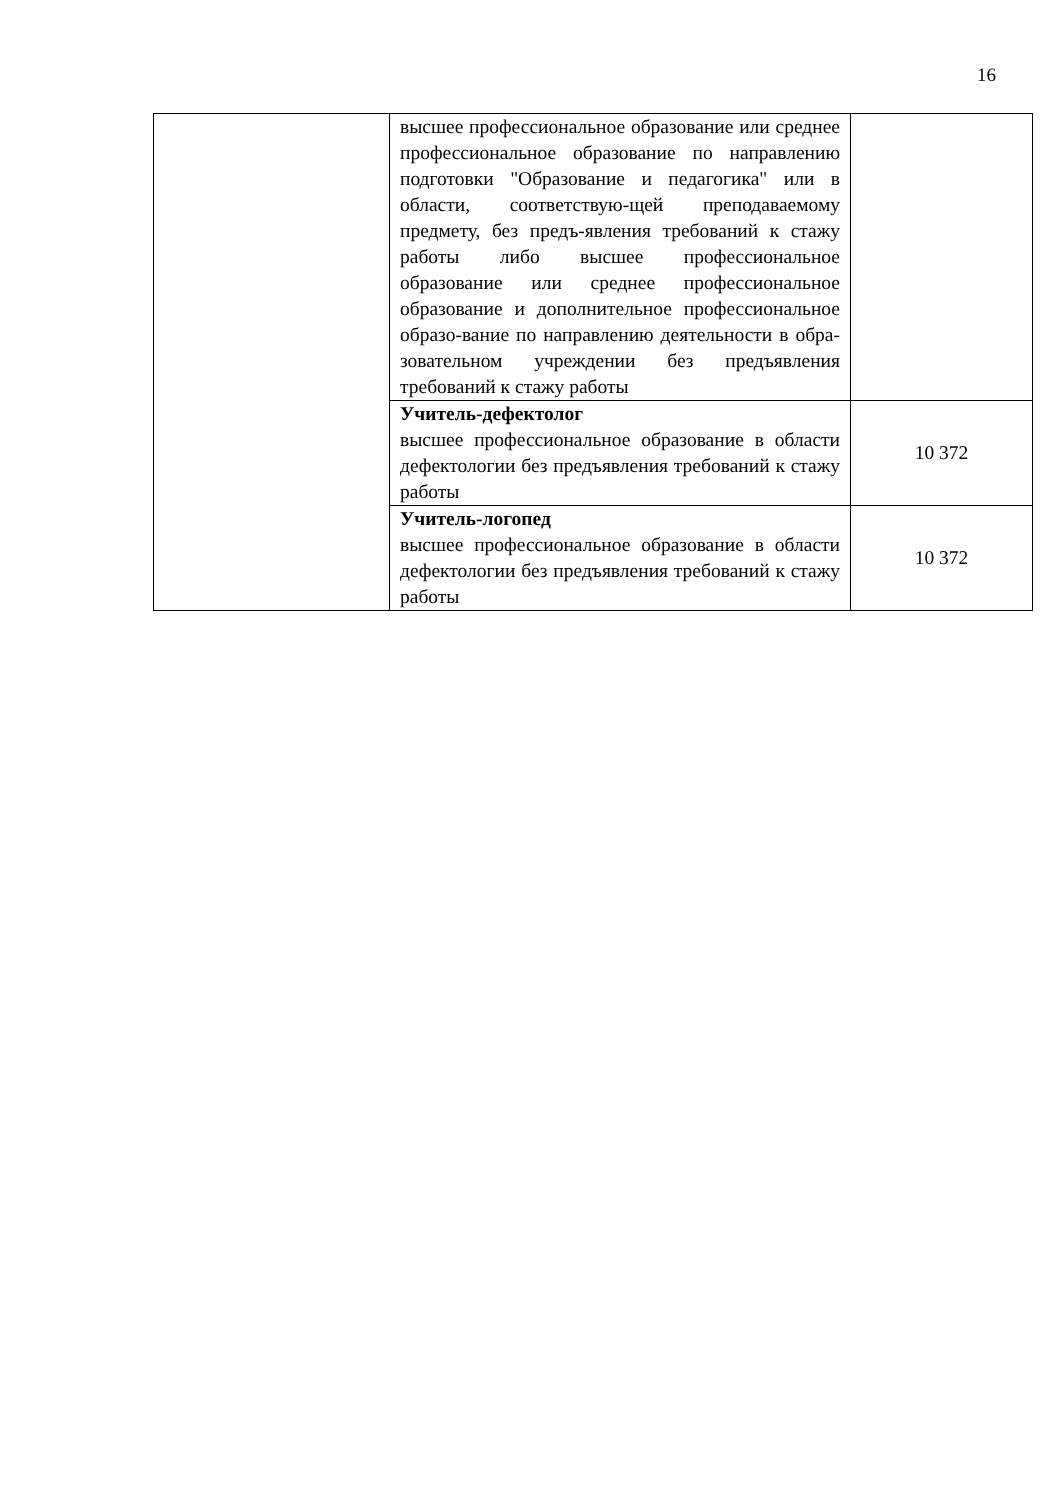16
| | высшее профессиональное образование или среднее профессиональное образование по направлению подготовки "Образование и педагогика" или в области, соответствую-щей преподаваемому предмету, без предъ-явления требований к стажу работы либо высшее профессиональное образование или среднее профессиональное образование и дополнительное профессиональное образо-вание по направлению деятельности в обра-зовательном учреждении без предъявления требований к стажу работы | |
| | Учитель-дефектолог высшее профессиональное образование в области дефектологии без предъявления требований к стажу работы | 10 372 |
| | Учитель-логопед высшее профессиональное образование в области дефектологии без предъявления требований к стажу работы | 10 372 |